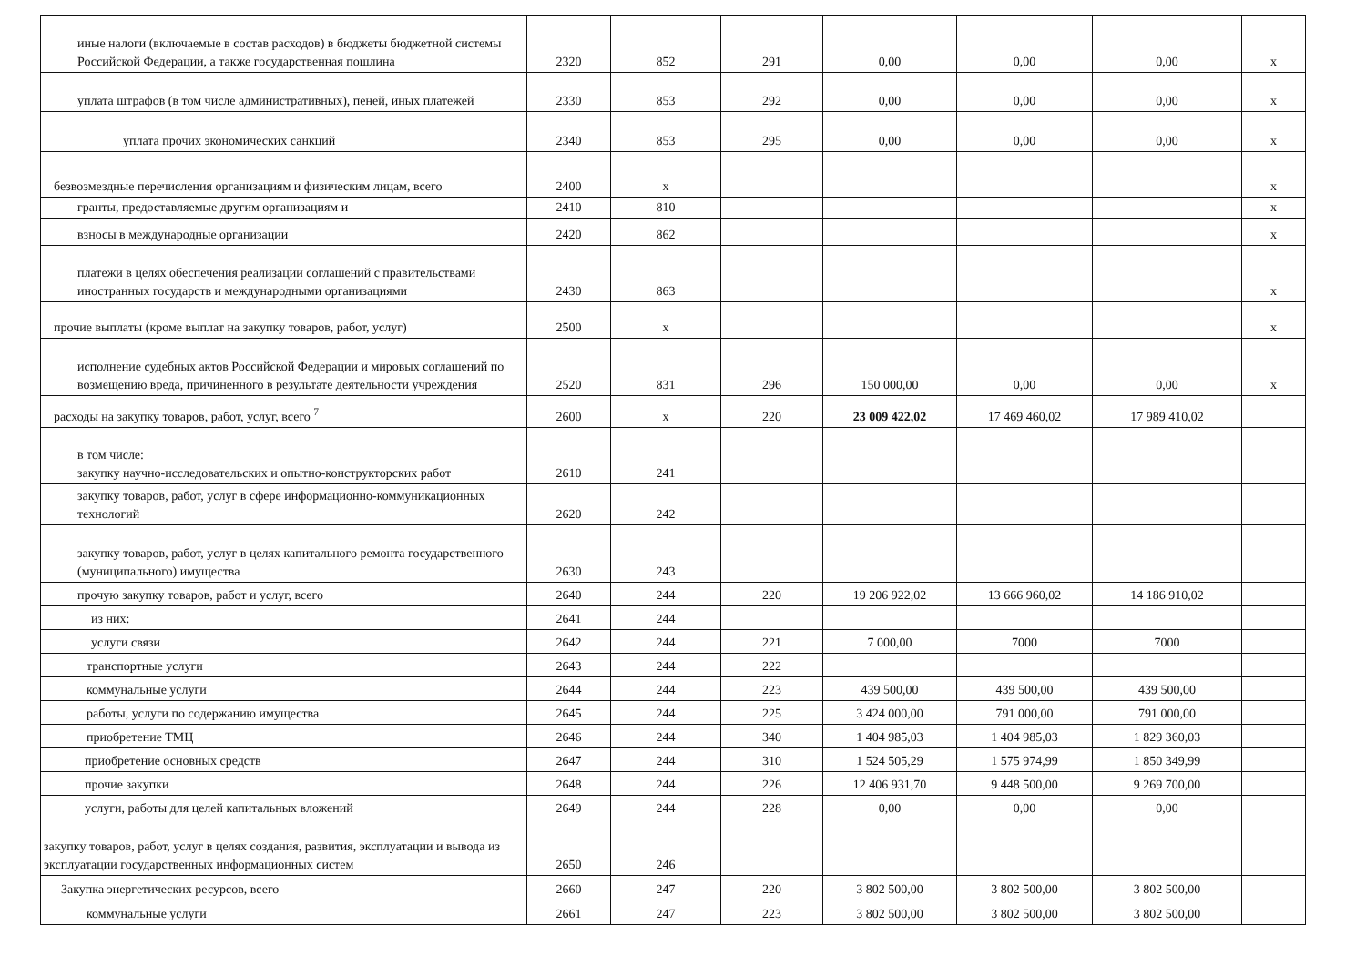| иные налоги (включаемые в состав расходов) в бюджеты бюджетной системы Российской Федерации, а также государственная пошлина | 2320 | 852 | 291 | 0,00 | 0,00 | 0,00 | x |
| уплата штрафов (в том числе административных), пеней, иных платежей | 2330 | 853 | 292 | 0,00 | 0,00 | 0,00 | x |
| уплата прочих экономических санкций | 2340 | 853 | 295 | 0,00 | 0,00 | 0,00 | x |
| безвозмездные перечисления организациям и физическим лицам, всего | 2400 | x | | | | | x |
| гранты, предоставляемые другим организациям и | 2410 | 810 | | | | | x |
| взносы в международные организации | 2420 | 862 | | | | | x |
| платежи в целях обеспечения реализации соглашений с правительствами иностранных государств и международными организациями | 2430 | 863 | | | | | x |
| прочие выплаты (кроме выплат на закупку товаров, работ, услуг) | 2500 | x | | | | | x |
| исполнение судебных актов Российской Федерации и мировых соглашений по возмещению вреда, причиненного в результате деятельности учреждения | 2520 | 831 | 296 | 150 000,00 | 0,00 | 0,00 | x |
| расходы на закупку товаров, работ, услуг, всего <sup>7</sup> | 2600 | x | 220 | 23 009 422,02 | 17 469 460,02 | 17 989 410,02 | |
| в том числе: закупку научно-исследовательских и опытно-конструкторских работ | 2610 | 241 | | | | | |
| закупку товаров, работ, услуг в сфере информационно-коммуникационных технологий | 2620 | 242 | | | | | |
| закупку товаров, работ, услуг в целях капитального ремонта государственного (муниципального) имущества | 2630 | 243 | | | | | |
| прочую закупку товаров, работ и услуг, всего | 2640 | 244 | 220 | 19 206 922,02 | 13 666 960,02 | 14 186 910,02 | |
| из них: | 2641 | 244 | | | | | |
| услуги связи | 2642 | 244 | 221 | 7 000,00 | 7000 | 7000 | |
| транспортные услуги | 2643 | 244 | 222 | | | | |
| коммунальные услуги | 2644 | 244 | 223 | 439 500,00 | 439 500,00 | 439 500,00 | |
| работы, услуги по содержанию имущества | 2645 | 244 | 225 | 3 424 000,00 | 791 000,00 | 791 000,00 | |
| приобретение ТМЦ | 2646 | 244 | 340 | 1 404 985,03 | 1 404 985,03 | 1 829 360,03 | |
| приобретение основных средств | 2647 | 244 | 310 | 1 524 505,29 | 1 575 974,99 | 1 850 349,99 | |
| прочие закупки | 2648 | 244 | 226 | 12 406 931,70 | 9 448 500,00 | 9 269 700,00 | |
| услуги, работы для целей капитальных вложений | 2649 | 244 | 228 | 0,00 | 0,00 | 0,00 | |
| закупку товаров, работ, услуг в целях создания, развития, эксплуатации и вывода из эксплуатации государственных информационных систем | 2650 | 246 | | | | | |
| Закупка энергетических ресурсов, всего | 2660 | 247 | 220 | 3 802 500,00 | 3 802 500,00 | 3 802 500,00 | |
| коммунальные услуги | 2661 | 247 | 223 | 3 802 500,00 | 3 802 500,00 | 3 802 500,00 | |